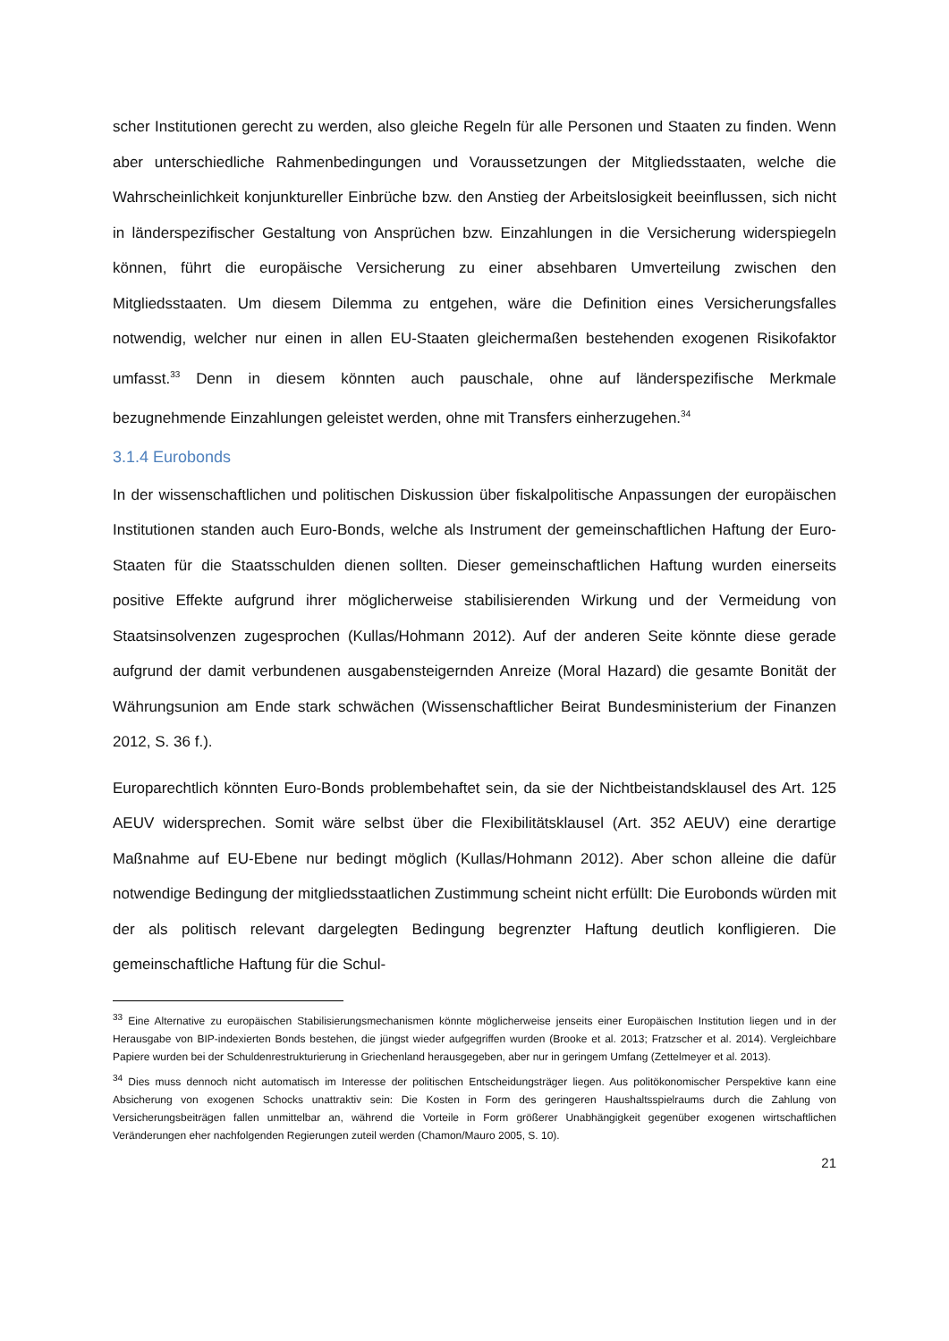scher Institutionen gerecht zu werden, also gleiche Regeln für alle Personen und Staaten zu finden. Wenn aber unterschiedliche Rahmenbedingungen und Voraussetzungen der Mitgliedsstaaten, welche die Wahrscheinlichkeit konjunktureller Einbrüche bzw. den Anstieg der Arbeitslosigkeit beeinflussen, sich nicht in länderspezifischer Gestaltung von Ansprüchen bzw. Einzahlungen in die Versicherung widerspiegeln können, führt die europäische Versicherung zu einer absehbaren Umverteilung zwischen den Mitgliedsstaaten. Um diesem Dilemma zu entgehen, wäre die Definition eines Versicherungsfalles notwendig, welcher nur einen in allen EU-Staaten gleichermaßen bestehenden exogenen Risikofaktor umfasst.<sup>33</sup> Denn in diesem könnten auch pauschale, ohne auf länderspezifische Merkmale bezugnehmende Einzahlungen geleistet werden, ohne mit Transfers einherzugehen.<sup>34</sup>
3.1.4 Eurobonds
In der wissenschaftlichen und politischen Diskussion über fiskalpolitische Anpassungen der europäischen Institutionen standen auch Euro-Bonds, welche als Instrument der gemeinschaftlichen Haftung der Euro-Staaten für die Staatsschulden dienen sollten. Dieser gemeinschaftlichen Haftung wurden einerseits positive Effekte aufgrund ihrer möglicherweise stabilisierenden Wirkung und der Vermeidung von Staatsinsolvenzen zugesprochen (Kullas/Hohmann 2012). Auf der anderen Seite könnte diese gerade aufgrund der damit verbundenen ausgabensteigernden Anreize (Moral Hazard) die gesamte Bonität der Währungsunion am Ende stark schwächen (Wissenschaftlicher Beirat Bundesministerium der Finanzen 2012, S. 36 f.).
Europarechtlich könnten Euro-Bonds problembehaftet sein, da sie der Nichtbeistandsklausel des Art. 125 AEUV widersprechen. Somit wäre selbst über die Flexibilitätsklausel (Art. 352 AEUV) eine derartige Maßnahme auf EU-Ebene nur bedingt möglich (Kullas/Hohmann 2012). Aber schon alleine die dafür notwendige Bedingung der mitgliedsstaatlichen Zustimmung scheint nicht erfüllt: Die Eurobonds würden mit der als politisch relevant dargelegten Bedingung begrenzter Haftung deutlich konfligieren. Die gemeinschaftliche Haftung für die Schul-
<sup>33</sup> Eine Alternative zu europäischen Stabilisierungsmechanismen könnte möglicherweise jenseits einer Europäischen Institution liegen und in der Herausgabe von BIP-indexierten Bonds bestehen, die jüngst wieder aufgegriffen wurden (Brooke et al. 2013; Fratzscher et al. 2014). Vergleichbare Papiere wurden bei der Schuldenrestrukturierung in Griechenland herausgegeben, aber nur in geringem Umfang (Zettelmeyer et al. 2013).
<sup>34</sup> Dies muss dennoch nicht automatisch im Interesse der politischen Entscheidungsträger liegen. Aus politökonomischer Perspektive kann eine Absicherung von exogenen Schocks unattraktiv sein: Die Kosten in Form des geringeren Haushaltsspielraums durch die Zahlung von Versicherungsbeiträgen fallen unmittelbar an, während die Vorteile in Form größerer Unabhängigkeit gegenüber exogenen wirtschaftlichen Veränderungen eher nachfolgenden Regierungen zuteil werden (Chamon/Mauro 2005, S. 10).
21